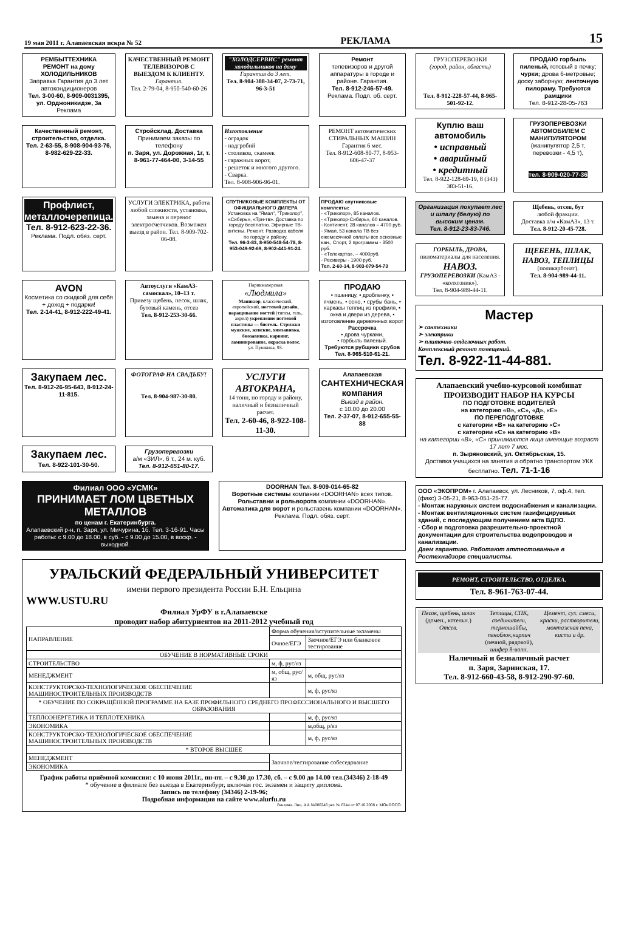19 мая 2011 г. Алапаевская искра № 52 РЕКЛАМА 15
РЕМБЫТТЕХНИКА
РЕМОНТ на дому ХОЛОДИЛЬНИКОВ
Заправка Гарантия до 3 лет автокондиционеров
Тел. 3-00-60, 8-909-0031395, ул. Орджоникидзе, 3а Реклама
КАЧЕСТВЕННЫЙ РЕМОНТ ТЕЛЕВИЗОРОВ С ВЫЕЗДОМ К КЛИЕНТУ.
Гарантия.
Тел. 2-79-04, 8-950-540-60-26
"ХОЛОДСЕРВИС" ремонт холодильников на дому
Гарантия до 3 лет.
Тел. 8-904-388-34-07, 2-73-71, 96-3-51
Ремонт
телевизоров и другой аппаратуры в городе и районе. Гарантия.
Тел. 8-912-246-57-49.
Реклама. Подл. об. серт.
Качественный ремонт, строительство, отделка.
Тел. 2-63-55, 8-908-904-93-76, 8-982-629-22-33.
Стройсклад. Доставка
Принимаем заказы по телефону
п. Заря, ул. Дорожная, 1г, т. 8-961-77-464-00, 3-14-55
Изготовление
- оградок
- надгробий
- столиков, скамеек
- гаражных ворот,
- решеток и многого другого.
- Сварка.
Тел. 8-908-906-96-01.
РЕМОНТ автоматических СТИРАЛЬНЫХ МАШИН
Гарантия 6 мес.
Тел. 8-912-608-80-77, 8-953-606-47-37
Профлист, металлочерепица.
Тел. 8-912-623-22-36.
Реклама. Подл. обяз. серт.
УСЛУГИ ЭЛЕКТРИКА, работа любой сложности, установка, замена и перенос электросчетчиков. Возможен выезд в район. Тел. 8-909-702-06-08.
СПУТНИКОВЫЕ КОМПЛЕКТЫ ОТ ОФИЦИАЛЬНОГО ДИЛЕРА
Установка на "Ямал", "Триколор", «Сибирь», «Три-тв». Доставка по городу бесплатно. Эфирные ТВ-антены. Ремонт. Разводка кабеля по городу и району.
Тел. 96-3-83, 8-950-548-54-78, 8-953-049-92-69, 8-902-441-91-24.
ПРОДАЮ спутниковые комплекты:
- «Триколор», 85 каналов.
- «Триколор-Сибирь», 60 каналов.
- Континент, 28 каналов – 4700 руб.
- Ямал, 53 канала ТВ без ежемесячной оплаты все основные кан., Спорт, 2 программы - 3500 руб.
- «Телекарта», – 4000руб.
- Ресиверы - 1900 руб.
Тел. 2-60-14, 8-903-079-54-73
AVON
Косметика со скидкой для себя + доход + подарки!
Тел. 2-14-41, 8-912-222-49-41.
Автоуслуги «КамАЗ-самосвал», 10–13 т.
Привезу щебень, песок, шлак, бутовый камень, отсев
Тел. 8-912-253-30-66.
Парикмахерская
«Людмила»
Маникюр, классический, европейский, ногтевой дизайн, наращивание ногтей (типсы, гель, акрил) укрепление ногтевой пластины — биогель. Стрижки мужские, женские, химзавивка, биозавивка, карвинг, ламинирование, окраска волос.
ул. Пушкина, 93.
ПРОДАЮ
• пшеницу, • дробленку, • ячмень, • сено, • срубы бань, • каркасы теплиц из профиля, • окна и двери из дерева, • изготовление деревянных ворот
Рассрочка
• дрова чурками,
• горбыль пиленый.
Требуются рубщики срубов
Тел. 8-965-510-61-21.
Закупаем лес.
Тел. 8-912-26-95-643, 8-912-24-11-815.
ФОТОГРАФ НА СВАДЬБУ!
Тел. 8-904-987-30-80.
УСЛУГИ АВТОКРАНА,
14 тонн, по городу и району, наличный и безналичный расчет.
Тел. 2-60-46, 8-922-108-11-30.
Алапаевская
САНТЕХНИЧЕСКАЯ компания
Выезд в район.
с 10.00 до 20.00
Тел. 2-37-07, 8-912-655-55-88
Закупаем лес.
Тел. 8-922-101-30-50.
Грузоперевозки
а/м «ЗИЛ», 6 т., 24 м. куб.
Тел. 8-912-651-80-17.
Филиал ООО «УСМК»
ПРИНИМАЕТ ЛОМ ЦВЕТНЫХ МЕТАЛЛОВ
по ценам г. Екатеринбурга.
Алапаевский р-н, п. Заря, ул. Мичурина, 1б. Тел. 3-16-91. Часы работы: с 9.00 до 18.00, в суб. - с 9.00 до 15.00, в воскр. - выходной.
DOORHAN Тел. 8-909-014-65-82
Воротные системы компании «DOORHAN» всех типов.
Рольставни и рольворота компании «DOORHAN».
Автоматика для ворот и рольставень компании «DOORHAN».
Реклама. Подл. обяз. серт.
УРАЛЬСКИЙ ФЕДЕРАЛЬНЫЙ УНИВЕРСИТЕТ
имени первого президента России Б.Н. Ельцина
WWW.USTU.RU
Филиал УрФУ в г.Алапаевске
проводит набор абитуриентов на 2011-2012 учебный год
| НАПРАВЛЕНИЕ | Форма обучения/вступительные экзамены | |
| --- | --- | --- |
| | Очное/ЕГЭ | Заочное/ЕГЭ или бланковое тестирование |
| ОБУЧЕНИЕ В НОРМАТИВНЫЕ СРОКИ | | |
| СТРОИТЕЛЬСТВО | м, ф, рус/яз | |
| МЕНЕДЖМЕНТ | м, общ, рус/яз | м, общ, рус/яз |
| КОНСТРУКТОРСКО-ТЕХНОЛОГИЧЕСКОЕ ОБЕСПЕЧЕНИЕ МАШИНОСТРОИТЕЛЬНЫХ ПРОИЗВОДСТВ | | м, ф, рус/яз |
| * ОБУЧЕНИЕ ПО СОКРАЩЁННОЙ ПРОГРАММЕ НА БАЗЕ ПРОФИЛЬНОГО СРЕДНЕГО ПРОФЕССИОНАЛЬНОГО И ВЫСШЕГО ОБРАЗОВАНИЯ | | |
| ТЕПЛОЭНЕРГЕТИКА И ТЕПЛОТЕХНИКА | | м, ф, рус/яз |
| ЭКОНОМИКА | | м,общ, р/яз |
| КОНСТРУКТОРСКО-ТЕХНОЛОГИЧЕСКОЕ ОБЕСПЕЧЕНИЕ МАШИНОСТРОИТЕЛЬНЫХ ПРОИЗВОДСТВ | | м, ф, рус/яз |
| * ВТОРОЕ ВЫСШЕЕ | | |
| МЕНЕДЖМЕНТ | Заочное/тестирование собеседование | |
| ЭКОНОМИКА | | |
График работы приёмной комиссии: с 10 июня 2011г., пн-пт. – с 9.30 до 17.30, сб. – с 9.00 до 14.00 тел.(34346) 2-18-49
* обучение в филиале без выезда в Екатеринбург, включая гос. экзамен и защиту диплома.
Запись по телефону (34346) 2-19-96;
Подробная информация на сайте www.alurfu.ru
Реклама. Лиц. АА №000246 рег. № 0244 от 07.10.2008 г. МОиПОСО.
ГРУЗОПЕРЕВОЗКИ
(город, район, область)
Тел. 8-912-228-57-44, 8-965-501-92-12.
ПРОДАЮ горбыль пиленый, готовый в печку; чурки; дрова 6-метровые; доску заборную; ленточную пилораму. Требуются рамщики
Тел. 8-912-28-05-763
Куплю ваш автомобиль
• исправный
• аварийный
• кредитный
Тел. 8-922-128-69-19, 8 (343) 383-51-16.
ГРУЗОПЕРЕВОЗКИ АВТОМОБИЛЕМ С МАНИПУЛЯТОРОМ
(манипулятор 2,5 т, перевозки - 4,5 т),
тел. 8-909-020-77-36
Организация покупает лес и шпалу (белую) по высоким ценам.
Тел. 8-912-23-83-746.
Щебень, отсев, бут
любой фракции.
Доставка а/м «КамАЗ», 13 т.
Тел. 8-912-20-45-728.
ГОРБЫЛЬ, ДРОВА,
пиломатериалы для населения.
НАВОЗ.
ГРУЗОПЕРЕВОЗКИ (КамАЗ - «колхозник»).
Тел. 8-904-989-44-11.
ЩЕБЕНЬ, ШЛАК, НАВОЗ, ТЕПЛИЦЫ
(поликарбонат).
Тел. 8-904-989-44-11.
Мастер
➢ сантехники
➢ электрики
➢ плиточно-отделочных работ.
Комплексный ремонт помещений.
Тел. 8-922-11-44-881.
Алапаевский учебно-курсовой комбинат ПРОИЗВОДИТ НАБОР НА КУРСЫ
ПО ПОДГОТОВКЕ ВОДИТЕЛЕЙ
на категорию «В», «С», «Д», «Е»
ПО ПЕРЕПОДГОТОВКЕ
с категории «В» на категорию «С»
с категории «С» на категорию «В»
на категории «В», «С» принимаются лица имеющие возраст 17 лет 7 мес.
п. Зыряновский, ул. Октябрьская, 15.
Доставка учащихся на занятия и обратно транспортом УКК бесплатно. Тел. 71-1-16
ООО «ЭКОПРОМ» г. Алапаевск, ул. Лесников, 7, оф.4, тел. (факс) 3-05-21, 8-963-051-25-77.
- Монтаж наружных систем водоснабжения и канализации.
- Монтаж вентиляционных систем газифицируемых зданий, с последующим получением акта ВДПО.
- Сбор и подготовка разрешительно-проектной документации для строительства водопроводов и канализации.
Даем гарантию. Работают аттестованные в Ростехнадзоре специалисты.
РЕМОНТ, СТРОИТЕЛЬСТВО, ОТДЕЛКА.
Тел. 8-961-763-07-44.
Песок, щебень, шлак (домен., котельн.) Отсев.
Теплицы, СПК, соединители, термошайбы, пеноблок,кирпич (печной, рядовой), шифер 8-волн.
Цемент, сух. смеси, краски, растворители, монтажная пена, кисти и др.
Наличный и безналичный расчет
п. Заря, Заринская, 17.
Тел. 8-912-660-43-58, 8-912-290-97-60.